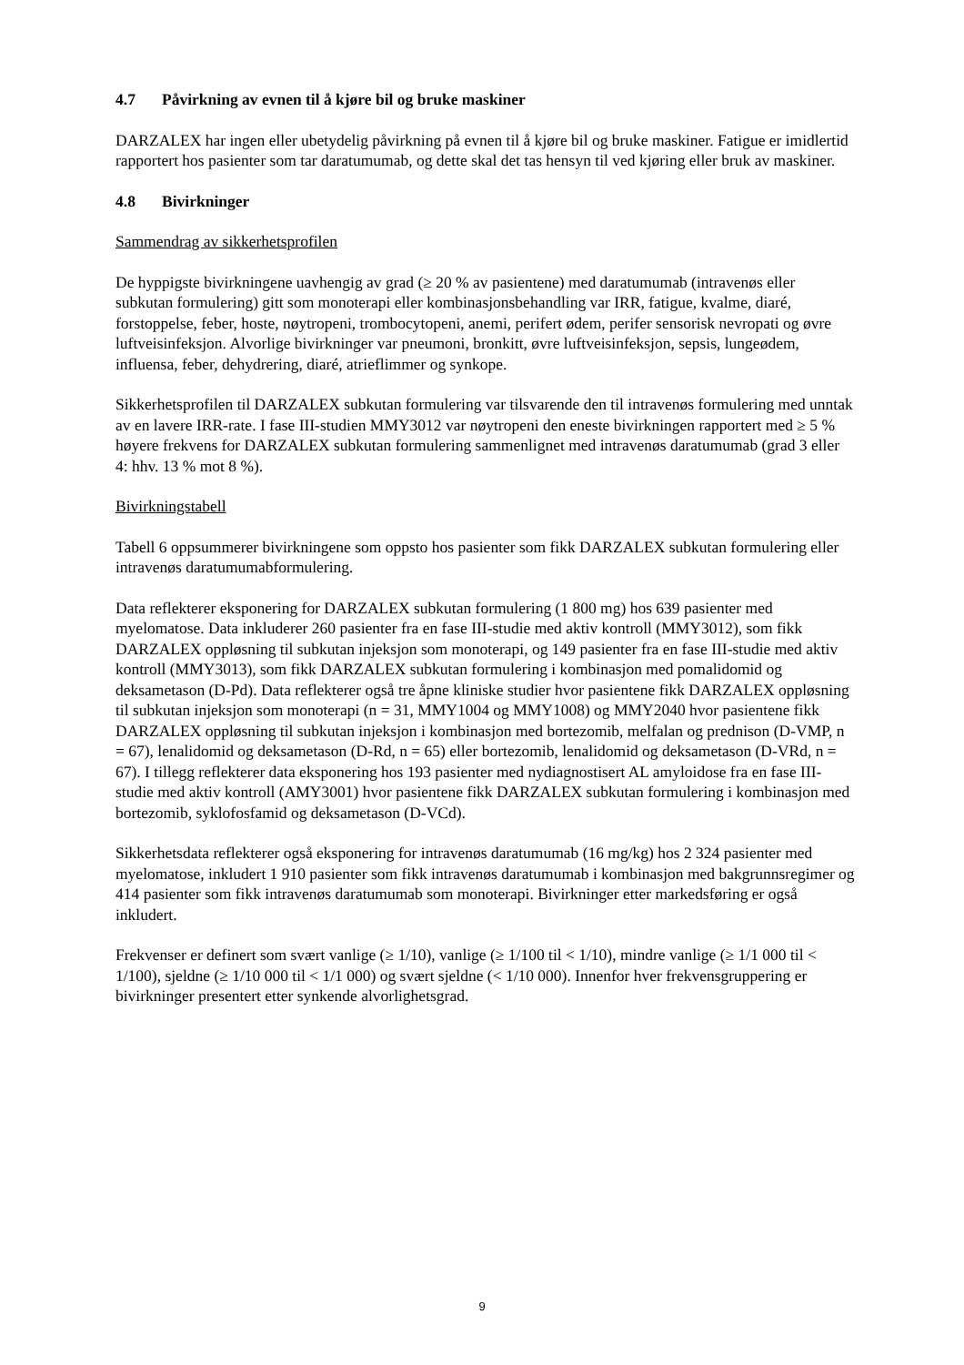4.7 Påvirkning av evnen til å kjøre bil og bruke maskiner
DARZALEX har ingen eller ubetydelig påvirkning på evnen til å kjøre bil og bruke maskiner. Fatigue er imidlertid rapportert hos pasienter som tar daratumumab, og dette skal det tas hensyn til ved kjøring eller bruk av maskiner.
4.8 Bivirkninger
Sammendrag av sikkerhetsprofilen
De hyppigste bivirkningene uavhengig av grad (≥ 20 % av pasientene) med daratumumab (intravenøs eller subkutan formulering) gitt som monoterapi eller kombinasjonsbehandling var IRR, fatigue, kvalme, diaré, forstoppelse, feber, hoste, nøytropeni, trombocytopeni, anemi, perifert ødem, perifer sensorisk nevropati og øvre luftveisinfeksjon. Alvorlige bivirkninger var pneumoni, bronkitt, øvre luftveisinfeksjon, sepsis, lungeødem, influensa, feber, dehydrering, diaré, atrieflimmer og synkope.
Sikkerhetsprofilen til DARZALEX subkutan formulering var tilsvarende den til intravenøs formulering med unntak av en lavere IRR-rate. I fase III-studien MMY3012 var nøytropeni den eneste bivirkningen rapportert med ≥ 5 % høyere frekvens for DARZALEX subkutan formulering sammenlignet med intravenøs daratumumab (grad 3 eller 4: hhv. 13 % mot 8 %).
Bivirkningstabell
Tabell 6 oppsummerer bivirkningene som oppsto hos pasienter som fikk DARZALEX subkutan formulering eller intravenøs daratumumabformulering.
Data reflekterer eksponering for DARZALEX subkutan formulering (1 800 mg) hos 639 pasienter med myelomatose. Data inkluderer 260 pasienter fra en fase III-studie med aktiv kontroll (MMY3012), som fikk DARZALEX oppløsning til subkutan injeksjon som monoterapi, og 149 pasienter fra en fase III-studie med aktiv kontroll (MMY3013), som fikk DARZALEX subkutan formulering i kombinasjon med pomalidomid og deksametason (D-Pd). Data reflekterer også tre åpne kliniske studier hvor pasientene fikk DARZALEX oppløsning til subkutan injeksjon som monoterapi (n = 31, MMY1004 og MMY1008) og MMY2040 hvor pasientene fikk DARZALEX oppløsning til subkutan injeksjon i kombinasjon med bortezomib, melfalan og prednison (D-VMP, n = 67), lenalidomid og deksametason (D-Rd, n = 65) eller bortezomib, lenalidomid og deksametason (D-VRd, n = 67). I tillegg reflekterer data eksponering hos 193 pasienter med nydiagnostisert AL amyloidose fra en fase III-studie med aktiv kontroll (AMY3001) hvor pasientene fikk DARZALEX subkutan formulering i kombinasjon med bortezomib, syklofosfamid og deksametason (D-VCd).
Sikkerhetsdata reflekterer også eksponering for intravenøs daratumumab (16 mg/kg) hos 2 324 pasienter med myelomatose, inkludert 1 910 pasienter som fikk intravenøs daratumumab i kombinasjon med bakgrunnsregimer og 414 pasienter som fikk intravenøs daratumumab som monoterapi. Bivirkninger etter markedsføring er også inkludert.
Frekvenser er definert som svært vanlige (≥ 1/10), vanlige (≥ 1/100 til < 1/10), mindre vanlige (≥ 1/1 000 til < 1/100), sjeldne (≥ 1/10 000 til < 1/1 000) og svært sjeldne (< 1/10 000). Innenfor hver frekvensgruppering er bivirkninger presentert etter synkende alvorlighetsgrad.
9